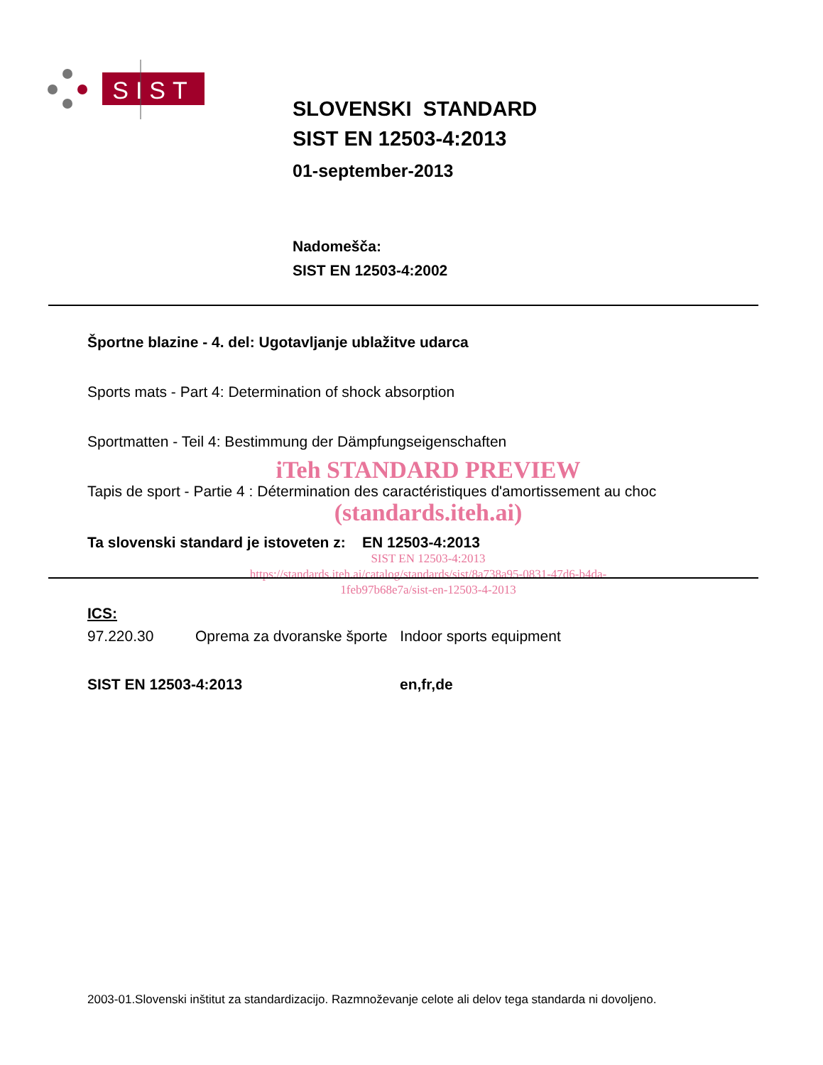SIST
SLOVENSKI STANDARD
SIST EN 12503-4:2013
01-september-2013
Nadomešča:
SIST EN 12503-4:2002
Športne blazine - 4. del: Ugotavljanje ublažitve udarca
Sports mats - Part 4: Determination of shock absorption
Sportmatten - Teil 4: Bestimmung der Dämpfungseigenschaften
iTeh STANDARD PREVIEW
Tapis de sport - Partie 4 : Détermination des caractéristiques d'amortissement au choc
(standards.iteh.ai)
Ta slovenski standard je istoveten z: EN 12503-4:2013
SIST EN 12503-4:2013
https://standards.iteh.ai/catalog/standards/sist/8a738a95-0831-47d6-b4da-
1feb97b68e7a/sist-en-12503-4-2013
ICS:
97.220.30 Oprema za dvoranske športe Indoor sports equipment
SIST EN 12503-4:2013 en,fr,de
2003-01.Slovenski inštitut za standardizacijo. Razmnoževanje celote ali delov tega standarda ni dovoljeno.